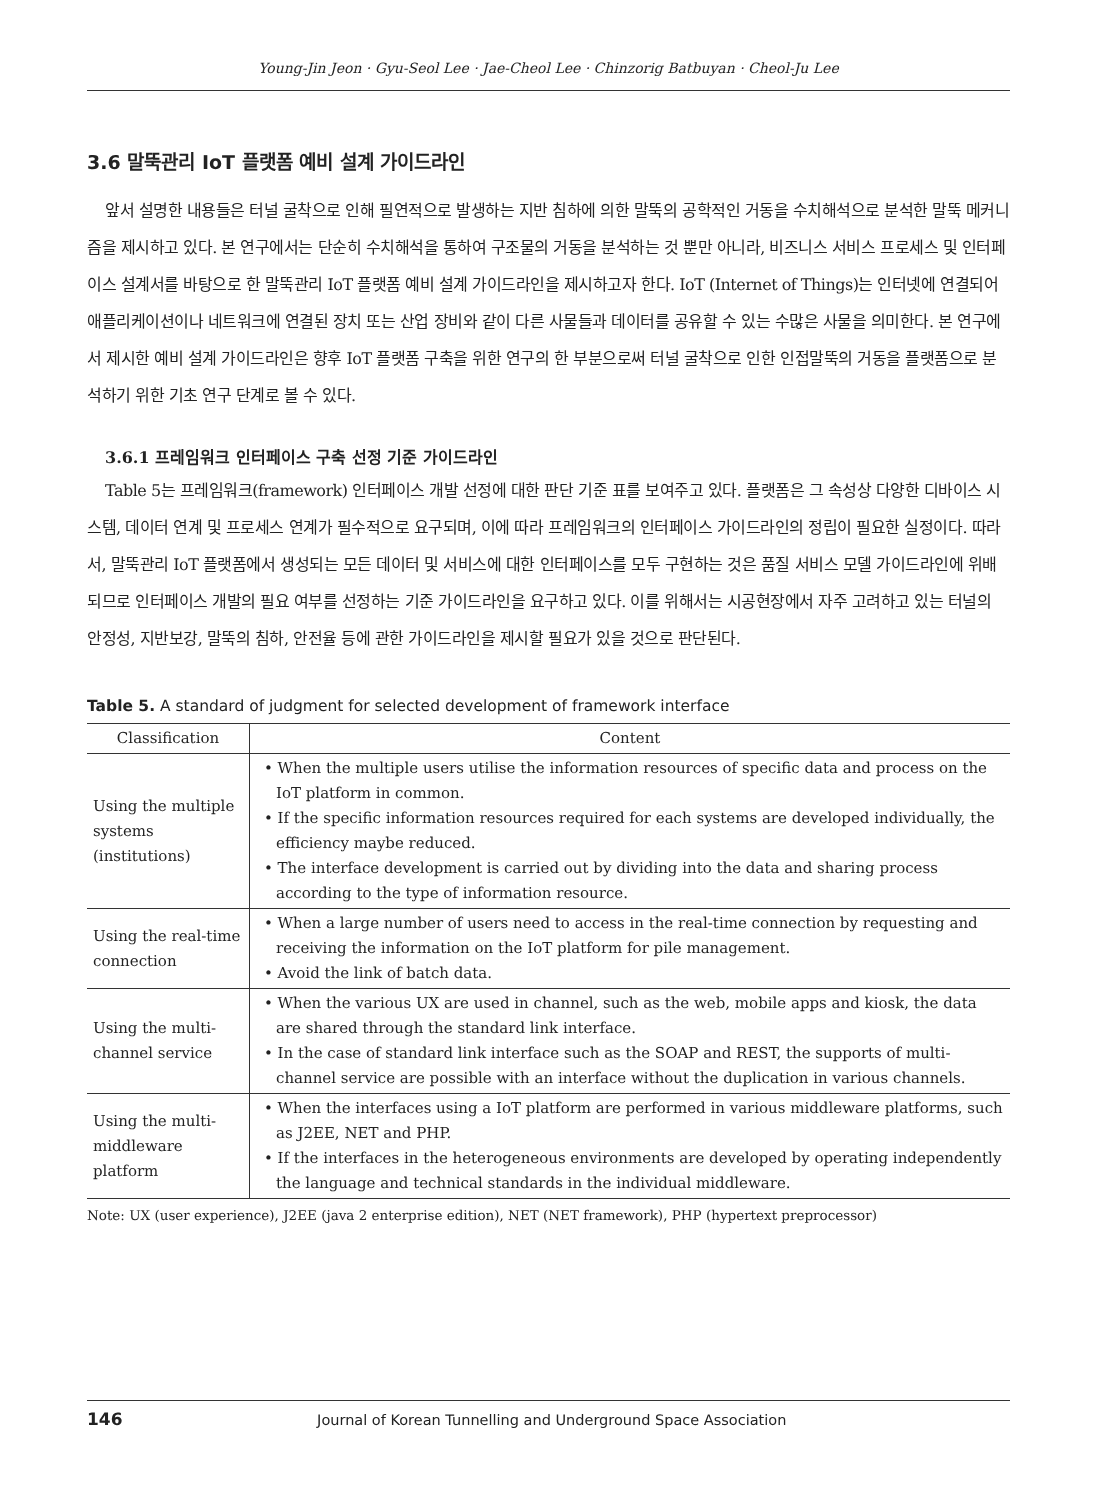Young-Jin Jeon · Gyu-Seol Lee · Jae-Cheol Lee · Chinzorig Batbuyan · Cheol-Ju Lee
3.6 말뚝관리 IoT 플랫폼 예비 설계 가이드라인
앞서 설명한 내용들은 터널 굴착으로 인해 필연적으로 발생하는 지반 침하에 의한 말뚝의 공학적인 거동을 수치해석으로 분석한 말뚝 메커니즘을 제시하고 있다. 본 연구에서는 단순히 수치해석을 통하여 구조물의 거동을 분석하는 것 뿐만 아니라, 비즈니스 서비스 프로세스 및 인터페이스 설계서를 바탕으로 한 말뚝관리 IoT 플랫폼 예비 설계 가이드라인을 제시하고자 한다. IoT (Internet of Things)는 인터넷에 연결되어 애플리케이션이나 네트워크에 연결된 장치 또는 산업 장비와 같이 다른 사물들과 데이터를 공유할 수 있는 수많은 사물을 의미한다. 본 연구에서 제시한 예비 설계 가이드라인은 향후 IoT 플랫폼 구축을 위한 연구의 한 부분으로써 터널 굴착으로 인한 인접말뚝의 거동을 플랫폼으로 분석하기 위한 기초 연구 단계로 볼 수 있다.
3.6.1 프레임워크 인터페이스 구축 선정 기준 가이드라인
Table 5는 프레임워크(framework) 인터페이스 개발 선정에 대한 판단 기준 표를 보여주고 있다. 플랫폼은 그 속성상 다양한 디바이스 시스템, 데이터 연계 및 프로세스 연계가 필수적으로 요구되며, 이에 따라 프레임워크의 인터페이스 가이드라인의 정립이 필요한 실정이다. 따라서, 말뚝관리 IoT 플랫폼에서 생성되는 모든 데이터 및 서비스에 대한 인터페이스를 모두 구현하는 것은 품질 서비스 모델 가이드라인에 위배되므로 인터페이스 개발의 필요 여부를 선정하는 기준 가이드라인을 요구하고 있다. 이를 위해서는 시공현장에서 자주 고려하고 있는 터널의 안정성, 지반보강, 말뚝의 침하, 안전율 등에 관한 가이드라인을 제시할 필요가 있을 것으로 판단된다.
Table 5. A standard of judgment for selected development of framework interface
| Classification | Content |
| --- | --- |
| Using the multiple systems (institutions) | • When the multiple users utilise the information resources of specific data and process on the IoT platform in common. • If the specific information resources required for each systems are developed individually, the efficiency maybe reduced. • The interface development is carried out by dividing into the data and sharing process according to the type of information resource. |
| Using the real-time connection | • When a large number of users need to access in the real-time connection by requesting and receiving the information on the IoT platform for pile management. • Avoid the link of batch data. |
| Using the multi-channel service | • When the various UX are used in channel, such as the web, mobile apps and kiosk, the data are shared through the standard link interface. • In the case of standard link interface such as the SOAP and REST, the supports of multi-channel service are possible with an interface without the duplication in various channels. |
| Using the multi-middleware platform | • When the interfaces using a IoT platform are performed in various middleware platforms, such as J2EE, NET and PHP. • If the interfaces in the heterogeneous environments are developed by operating independently the language and technical standards in the individual middleware. |
Note: UX (user experience), J2EE (java 2 enterprise edition), NET (NET framework), PHP (hypertext preprocessor)
146 Journal of Korean Tunnelling and Underground Space Association